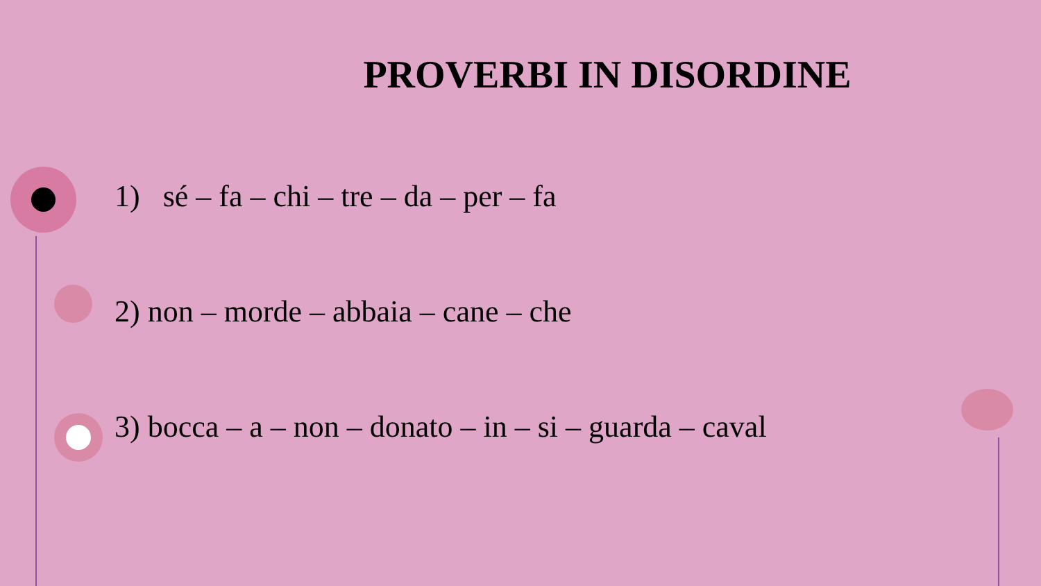PROVERBI IN DISORDINE
1) sé – fa – chi – tre – da – per – fa
2) non – morde – abbaia – cane – che
3) bocca – a – non – donato – in – si – guarda – caval